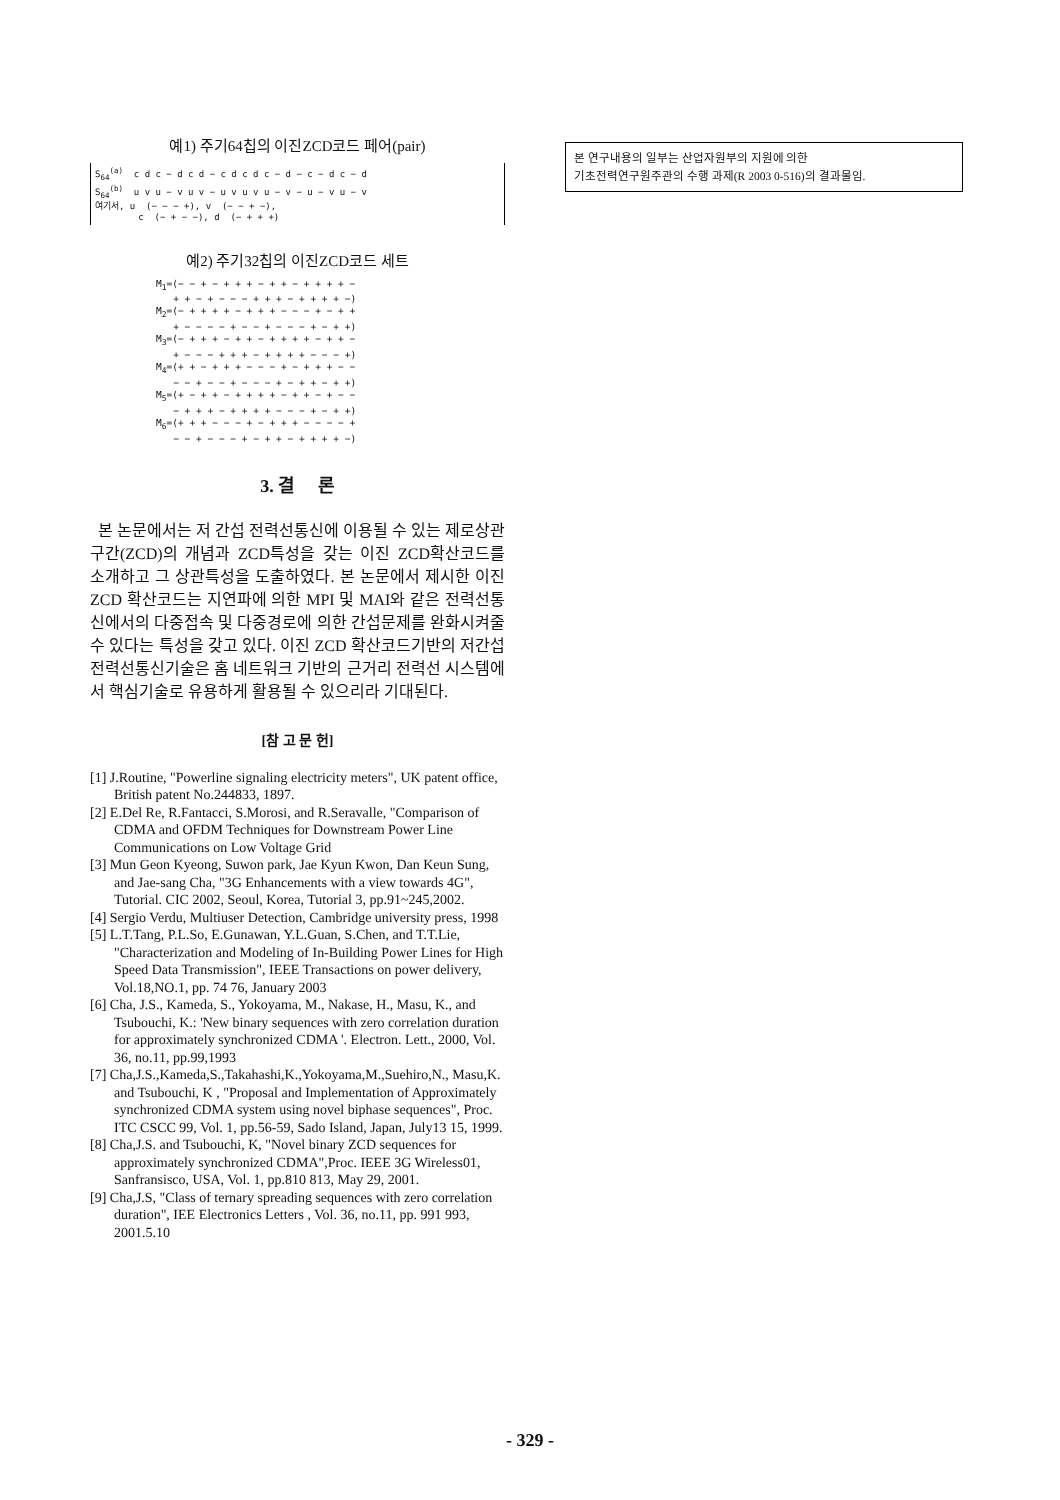예1) 주기64칩의 이진ZCD코드 페어(pair)
S<sub>64</sub><sup>(a)</sup> c d c − d c d − c d c d c − d − c − d c − d S<sub>64</sub><sup>(b)</sup> u v u − v u v − u v u v u − v − u − v u − v 여기서, u (− − − +), v (− − + −), c (− + − −), d (− + + +)
예2) 주기32칩의 이진ZCD코드 세트
M<sub>1</sub>=(− − + − + + + − + + − + + + + − + + − + − − − + + + − + + + + −) M<sub>2</sub>=(− + + + + − + + + − − − + − + + + − − − − + − − + − − − + − + +) M<sub>3</sub>=(− + + + − + + − + + + + − + + − + − − − + + + − + + + + − − − +) M<sub>4</sub>=(+ + − + + + − − − + − + + + − − − − + − − + − − − + − + + − + +) M<sub>5</sub>=(+ − + + − + + + + − + + − + − − − + + + − + + + + − − − + − + +) M<sub>6</sub>=(+ + + − − − + − + + + − − − − + − − + − − − + − + + − + + + + −)
3. 결 론
본 논문에서는 저 간섭 전력선통신에 이용될 수 있는 제로상관구간(ZCD)의 개념과 ZCD특성을 갖는 이진 ZCD확산코드를 소개하고 그 상관특성을 도출하였다. 본 논문에서 제시한 이진 ZCD 확산코드는 지연파에 의한 MPI 및 MAI와 같은 전력선통신에서의 다중접속 및 다중경로에 의한 간섭문제를 완화시켜줄 수 있다는 특성을 갖고 있다. 이진 ZCD 확산코드기반의 저간섭 전력선통신기술은 홈 네트워크 기반의 근거리 전력선 시스템에서 핵심기술로 유용하게 활용될 수 있으리라 기대된다.
[참 고 문 헌]
[1] J.Routine, "Powerline signaling electricity meters", UK patent office, British patent No.244833, 1897.
[2] E.Del Re, R.Fantacci, S.Morosi, and R.Seravalle, "Comparison of CDMA and OFDM Techniques for Downstream Power Line Communications on Low Voltage Grid
[3] Mun Geon Kyeong, Suwon park, Jae Kyun Kwon, Dan Keun Sung, and Jae-sang Cha, "3G Enhancements with a view towards 4G", Tutorial. CIC 2002, Seoul, Korea, Tutorial 3, pp.91~245,2002.
[4] Sergio Verdu, Multiuser Detection, Cambridge university press, 1998
[5] L.T.Tang, P.L.So, E.Gunawan, Y.L.Guan, S.Chen, and T.T.Lie, "Characterization and Modeling of In-Building Power Lines for High Speed Data Transmission", IEEE Transactions on power delivery, Vol.18,NO.1, pp. 74 76, January 2003
[6] Cha, J.S., Kameda, S., Yokoyama, M., Nakase, H., Masu, K., and Tsubouchi, K.: 'New binary sequences with zero correlation duration for approximately synchronized CDMA '. Electron. Lett., 2000, Vol. 36, no.11, pp.99,1993
[7] Cha,J.S.,Kameda,S.,Takahashi,K.,Yokoyama,M.,Suehiro,N., Masu,K. and Tsubouchi, K , "Proposal and Implementation of Approximately synchronized CDMA system using novel biphase sequences", Proc. ITC CSCC 99, Vol. 1, pp.56-59, Sado Island, Japan, July13 15, 1999.
[8] Cha,J.S. and Tsubouchi, K, "Novel binary ZCD sequences for approximately synchronized CDMA",Proc. IEEE 3G Wireless01, Sanfransisco, USA, Vol. 1, pp.810 813, May 29, 2001.
[9] Cha,J.S, "Class of ternary spreading sequences with zero correlation duration", IEE Electronics Letters , Vol. 36, no.11, pp. 991 993, 2001.5.10
본 연구내용의 일부는 산업자원부의 지원에 의한
기초전력연구원주관의 수행 과제(R 2003 0-516)의 결과물임.
- 329 -